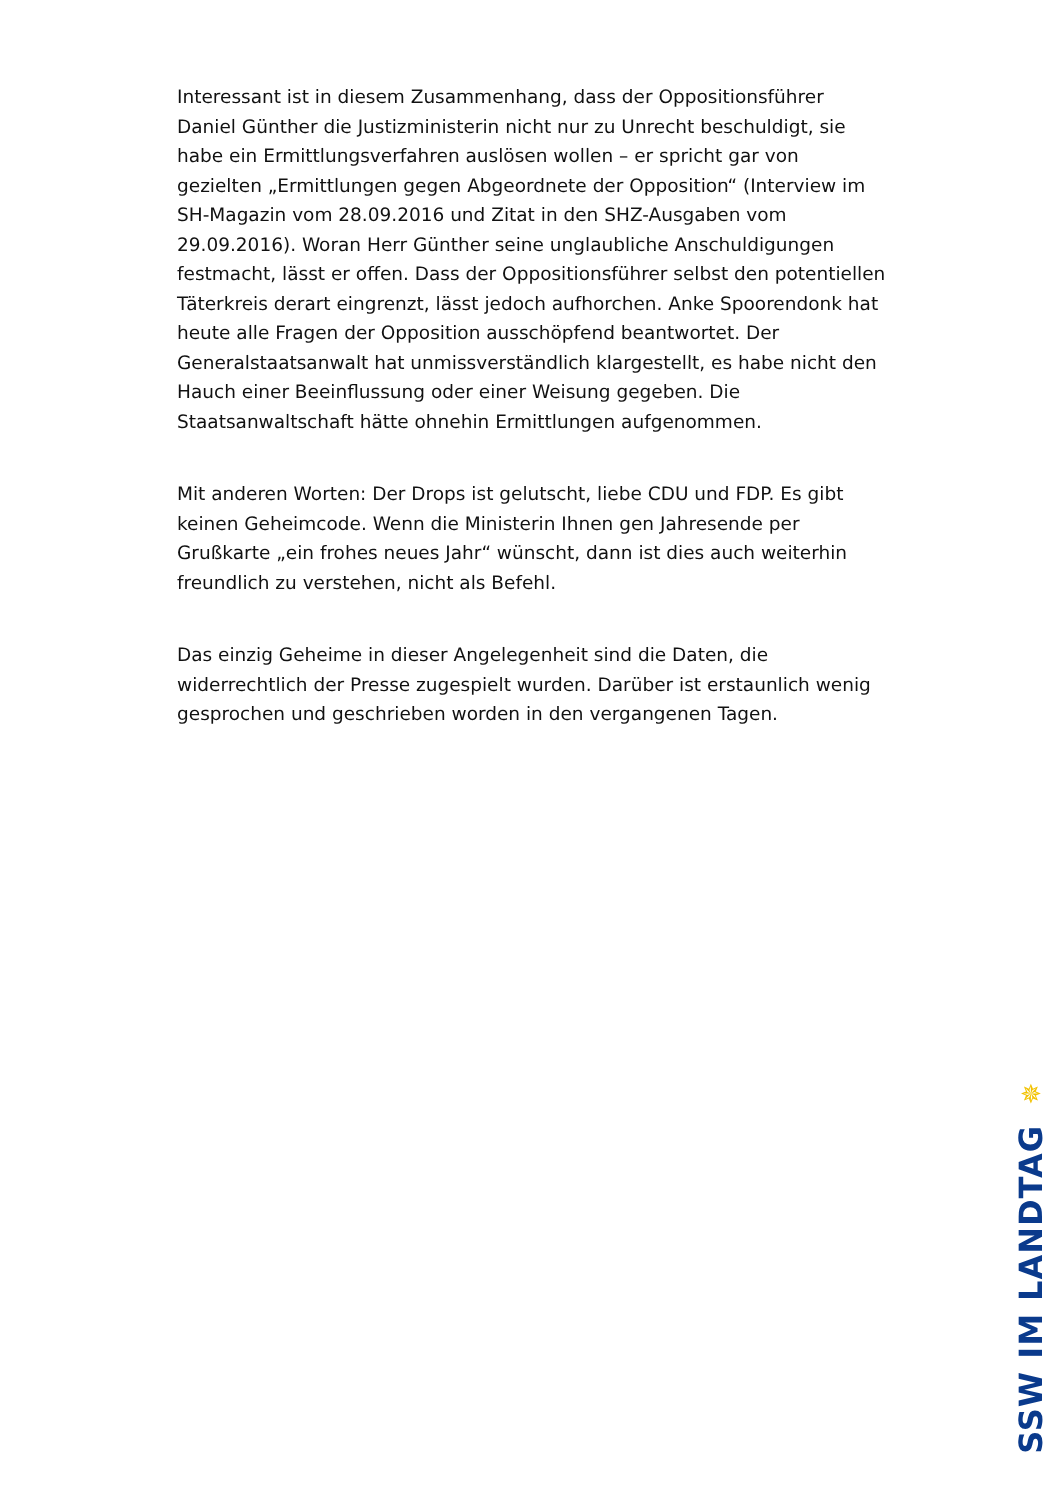Interessant ist in diesem Zusammenhang, dass der Oppositionsführer Daniel Günther die Justizministerin nicht nur zu Unrecht beschuldigt, sie habe ein Ermittlungsverfahren auslösen wollen – er spricht gar von gezielten „Ermittlungen gegen Abgeordnete der Opposition“ (Interview im SH-Magazin vom 28.09.2016 und Zitat in den SHZ-Ausgaben vom 29.09.2016). Woran Herr Günther seine unglaubliche Anschuldigungen festmacht, lässt er offen. Dass der Oppositionsführer selbst den potentiellen Täterkreis derart eingrenzt, lässt jedoch aufhorchen. Anke Spoorendonk hat heute alle Fragen der Opposition ausschöpfend beantwortet. Der Generalstaatsanwalt hat unmissverständlich klargestellt, es habe nicht den Hauch einer Beeinflussung oder einer Weisung gegeben. Die Staatsanwaltschaft hätte ohnehin Ermittlungen aufgenommen.
Mit anderen Worten: Der Drops ist gelutscht, liebe CDU und FDP. Es gibt keinen Geheimcode. Wenn die Ministerin Ihnen gen Jahresende per Grußkarte „ein frohes neues Jahr“ wünscht, dann ist dies auch weiterhin freundlich zu verstehen, nicht als Befehl.
Das einzig Geheime in dieser Angelegenheit sind die Daten, die widerrechtlich der Presse zugespielt wurden. Darüber ist erstaunlich wenig gesprochen und geschrieben worden in den vergangenen Tagen.
✵
SSW IM LANDTAG